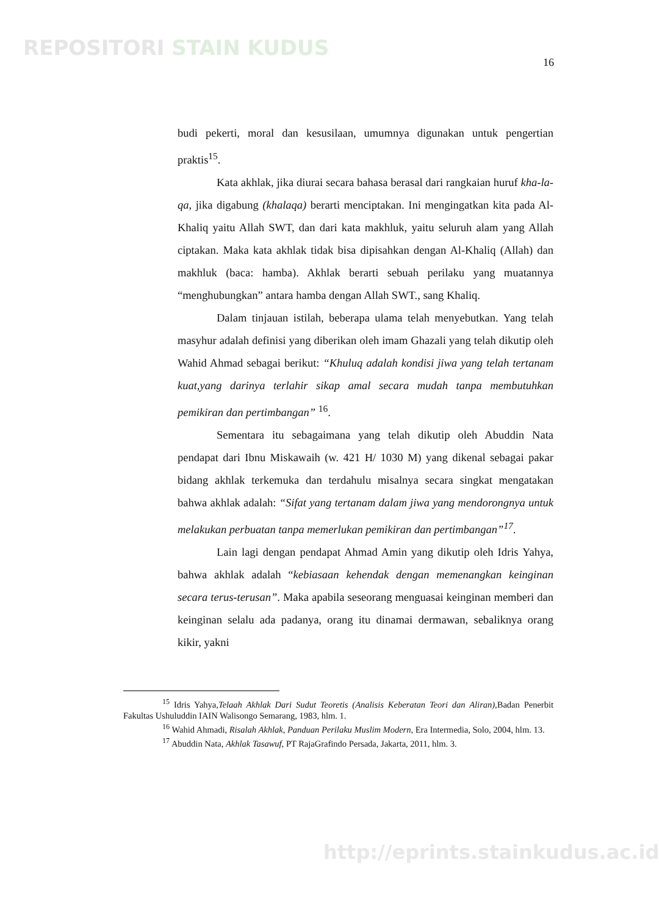REPOSITORI STAIN KUDUS
16
budi pekerti, moral dan kesusilaan, umumnya digunakan untuk pengertian praktis<sup>15</sup>.
Kata akhlak, jika diurai secara bahasa berasal dari rangkaian huruf kha-la-qa, jika digabung (khalaqa) berarti menciptakan. Ini mengingatkan kita pada Al-Khaliq yaitu Allah SWT, dan dari kata makhluk, yaitu seluruh alam yang Allah ciptakan. Maka kata akhlak tidak bisa dipisahkan dengan Al-Khaliq (Allah) dan makhluk (baca: hamba). Akhlak berarti sebuah perilaku yang muatannya “menghubungkan” antara hamba dengan Allah SWT., sang Khaliq.
Dalam tinjauan istilah, beberapa ulama telah menyebutkan. Yang telah masyhur adalah definisi yang diberikan oleh imam Ghazali yang telah dikutip oleh Wahid Ahmad sebagai berikut: “Khuluq adalah kondisi jiwa yang telah tertanam kuat,yang darinya terlahir sikap amal secara mudah tanpa membutuhkan pemikiran dan pertimbangan” <sup>16</sup>.
Sementara itu sebagaimana yang telah dikutip oleh Abuddin Nata pendapat dari Ibnu Miskawaih (w. 421 H/ 1030 M) yang dikenal sebagai pakar bidang akhlak terkemuka dan terdahulu misalnya secara singkat mengatakan bahwa akhlak adalah: “Sifat yang tertanam dalam jiwa yang mendorongnya untuk melakukan perbuatan tanpa memerlukan pemikiran dan pertimbangan”<sup>17</sup>.
Lain lagi dengan pendapat Ahmad Amin yang dikutip oleh Idris Yahya, bahwa akhlak adalah “kebiasaan kehendak dengan memenangkan keinginan secara terus-terusan”. Maka apabila seseorang menguasai keinginan memberi dan keinginan selalu ada padanya, orang itu dinamai dermawan, sebaliknya orang kikir, yakni
<sup>15</sup> Idris Yahya,Telaah Akhlak Dari Sudut Teoretis (Analisis Keberatan Teori dan Aliran), Badan Penerbit Fakultas Ushuluddin IAIN Walisongo Semarang, 1983, hlm. 1.
<sup>16</sup> Wahid Ahmadi, Risalah Akhlak, Panduan Perilaku Muslim Modern, Era Intermedia, Solo, 2004, hlm. 13.
<sup>17</sup> Abuddin Nata, Akhlak Tasawuf, PT RajaGrafindo Persada, Jakarta, 2011, hlm. 3.
http://eprints.stainkudus.ac.id